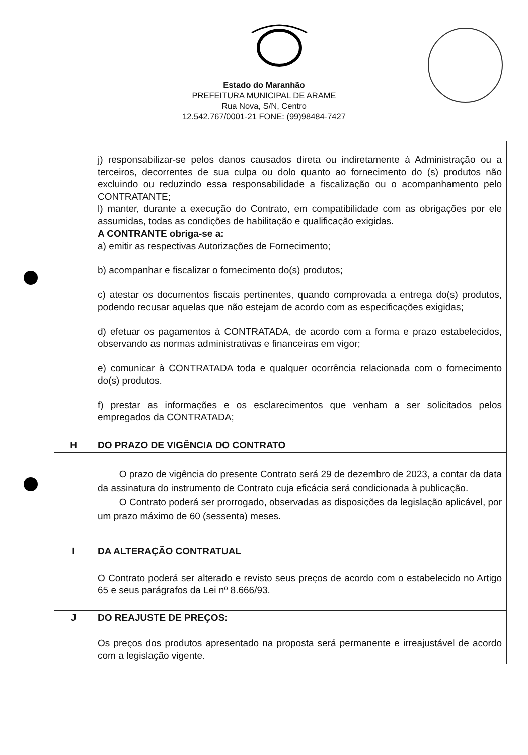Estado do Maranhão
PREFEITURA MUNICIPAL DE ARAME
Rua Nova, S/N, Centro
12.542.767/0001-21 FONE: (99)98484-7427
| | j) responsabilizar-se pelos danos causados direta ou indiretamente à Administração ou a terceiros, decorrentes de sua culpa ou dolo quanto ao fornecimento do (s) produtos não excluindo ou reduzindo essa responsabilidade a fiscalização ou o acompanhamento pelo CONTRATANTE; l) manter, durante a execução do Contrato, em compatibilidade com as obrigações por ele assumidas, todas as condições de habilitação e qualificação exigidas. A CONTRANTE obriga-se a: a) emitir as respectivas Autorizações de Fornecimento; b) acompanhar e fiscalizar o fornecimento do(s) produtos; c) atestar os documentos fiscais pertinentes, quando comprovada a entrega do(s) produtos, podendo recusar aquelas que não estejam de acordo com as especificações exigidas; d) efetuar os pagamentos à CONTRATADA, de acordo com a forma e prazo estabelecidos, observando as normas administrativas e financeiras em vigor; e) comunicar à CONTRATADA toda e qualquer ocorrência relacionada com o fornecimento do(s) produtos. f) prestar as informações e os esclarecimentos que venham a ser solicitados pelos empregados da CONTRATADA; |
| H | DO PRAZO DE VIGÊNCIA DO CONTRATO |
| | O prazo de vigência do presente Contrato será 29 de dezembro de 2023, a contar da data da assinatura do instrumento de Contrato cuja eficácia será condicionada à publicação. O Contrato poderá ser prorrogado, observadas as disposições da legislação aplicável, por um prazo máximo de 60 (sessenta) meses. |
| I | DA ALTERAÇÃO CONTRATUAL |
| | O Contrato poderá ser alterado e revisto seus preços de acordo com o estabelecido no Artigo 65 e seus parágrafos da Lei nº 8.666/93. |
| J | DO REAJUSTE DE PREÇOS: |
| | Os preços dos produtos apresentado na proposta será permanente e irreajustável de acordo com a legislação vigente. |